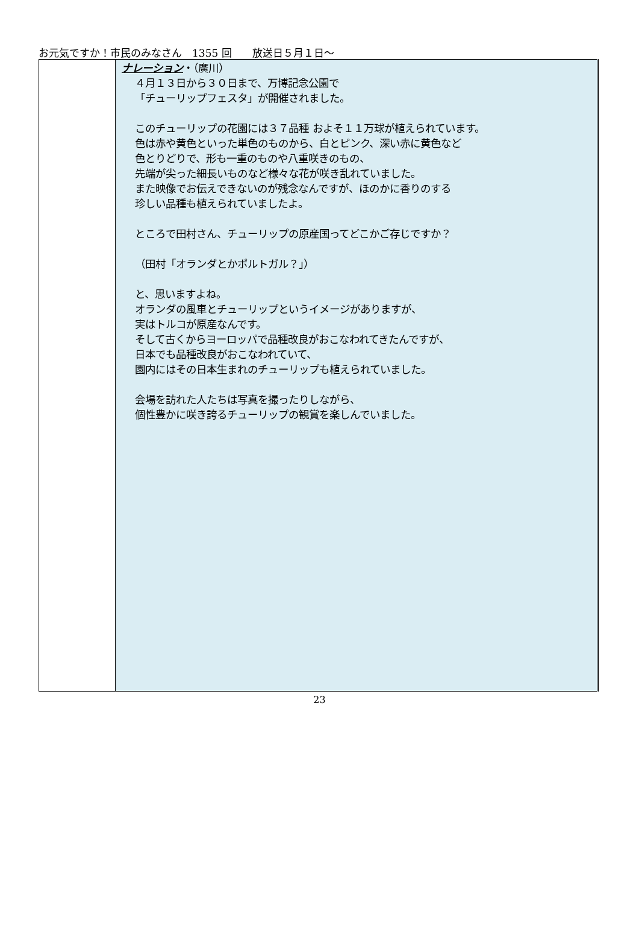お元気ですか！市民のみなさん　1355 回　　放送日５月１日～
| | ナレーション ・（廣川） ４月１３日から３０日まで、万博記念公園で 「チューリップフェスタ」が開催されました。 このチューリップの花園には３７品種 およそ１１万球が植えられています。 色は赤や黄色といった単色のものから、白とピンク、深い赤に黄色など 色とりどりで、形も一重のものや八重咲きのもの、 先端が尖った細長いものなど様々な花が咲き乱れていました。 また映像でお伝えできないのが残念なんですが、ほのかに香りのする 珍しい品種も植えられていましたよ。 ところで田村さん、チューリップの原産国ってどこかご存じですか？ （田村「オランダとかポルトガル？」） と、思いますよね。 オランダの風車とチューリップというイメージがありますが、 実はトルコが原産なんです。 そして古くからヨーロッパで品種改良がおこなわれてきたんですが、 日本でも品種改良がおこなわれていて、 園内にはその日本生まれのチューリップも植えられていました。 会場を訪れた人たちは写真を撮ったりしながら、 個性豊かに咲き誇るチューリップの観賞を楽しんでいました。 |
23